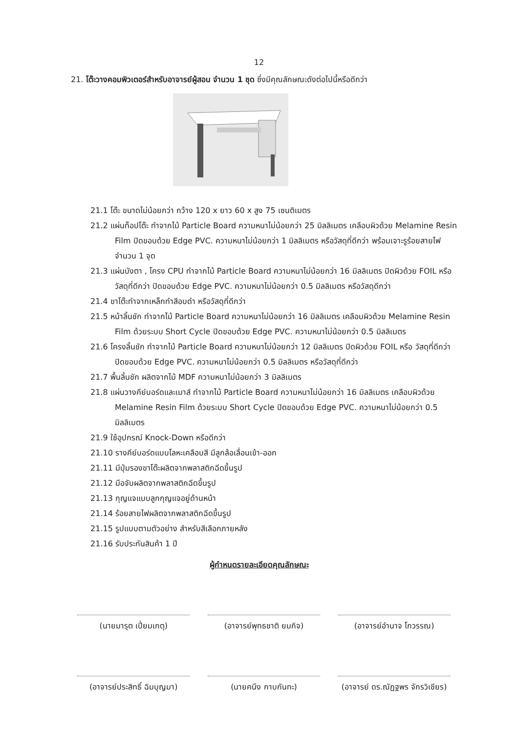12
21. โต๊ะวางคอมพิวเตอร์สำหรับอาจารย์ผู้สอน จำนวน 1 ชุด ซึ่งมีคุณลักษณะดังต่อไปนี้หรือดีกว่า
21.1 โต๊ะ ขนาดไม่น้อยกว่า กว้าง 120 x ยาว 60 x สูง 75 เซนติเมตร
21.2 แผ่นท็อปโต๊ะ ทำจากไม้ Particle Board ความหนาไม่น้อยกว่า 25 มิลลิเมตร เคลือบผิวด้วย Melamine Resin Film ปิดขอบด้วย Edge PVC. ความหนาไม่น้อยกว่า 1 มิลลิเมตร หรือวัสดุที่ดีกว่า พร้อมเจาะรูร้อยสายไฟ จำนวน 1 จุด
21.3 แผ่นบังตา , โครง CPU ทำจากไม้ Particle Board ความหนาไม่น้อยกว่า 16 มิลลิเมตร ปิดผิวด้วย FOIL หรือ วัสดุที่ดีกว่า ปิดขอบด้วย Edge PVC. ความหนาไม่น้อยกว่า 0.5 มิลลิเมตร หรือวัสดุดีกว่า
21.4 ขาโต๊ะทำจากเหล็กทำสีอบดำ หรือวัสดุที่ดีกว่า
21.5 หน้าลิ้นชัก ทำจากไม้ Particle Board ความหนาไม่น้อยกว่า 16 มิลลิเมตร เคลือบผิวด้วย Melamine Resin Film ด้วยระบบ Short Cycle ปิดขอบด้วย Edge PVC. ความหนาไม่น้อยกว่า 0.5 มิลลิเมตร
21.6 โครงลิ้นชัก ทำจากไม้ Particle Board ความหนาไม่น้อยกว่า 12 มิลลิเมตร ปิดผิวด้วย FOIL หรือ วัสดุที่ดีกว่า ปิดขอบด้วย Edge PVC. ความหนาไม่น้อยกว่า 0.5 มิลลิเมตร หรือวัสดุที่ดีกว่า
21.7 พื้นลิ้นชัก ผลิตจากไม้ MDF ความหนาไม่น้อยกว่า 3 มิลลิเมตร
21.8 แผ่นวางคีย์บอร์ดและเมาส์ ทำจากไม้ Particle Board ความหนาไม่น้อยกว่า 16 มิลลิเมตร เคลือบผิวด้วย Melamine Resin Film ด้วยระบบ Short Cycle ปิดขอบด้วย Edge PVC. ความหนาไม่น้อยกว่า 0.5 มิลลิเมตร
21.9 ใช้อุปกรณ์ Knock-Down หรือดีกว่า
21.10 รางคีย์บอร์ดแบบโลหะเคลือบสี มีลูกล้อเลื่อนเข้า-ออก
21.11 มีปุ่มรองขาโต๊ะผลิตจากพลาสติกฉีดขึ้นรูป
21.12 มือจับผลิตจากพลาสติกฉีดขึ้นรูป
21.13 กุญแจแบบลูกกุญแจอยู่ด้านหน้า
21.14 ร้อยสายไฟผลิตจากพลาสติกฉีดขึ้นรูป
21.15 รูปแบบตามตัวอย่าง สำหรับสีเลือกภายหลัง
21.16 รับประกันสินค้า 1 ปี
ผู้กำหนดรายละเอียดคุณลักษณะ
(นายมารุต เปี่ยมเกตุ) (อาจารย์พุทธชาติ ยมกิจ) (อาจารย์อำนาจ โกวรรณ)
(อาจารย์ประสิทธิ์ ฉิมบุญมา)
(นายคนึง กาบกันทะ) (อาจารย์ ดร.ณัฏฐพร จักรวิเชียร)